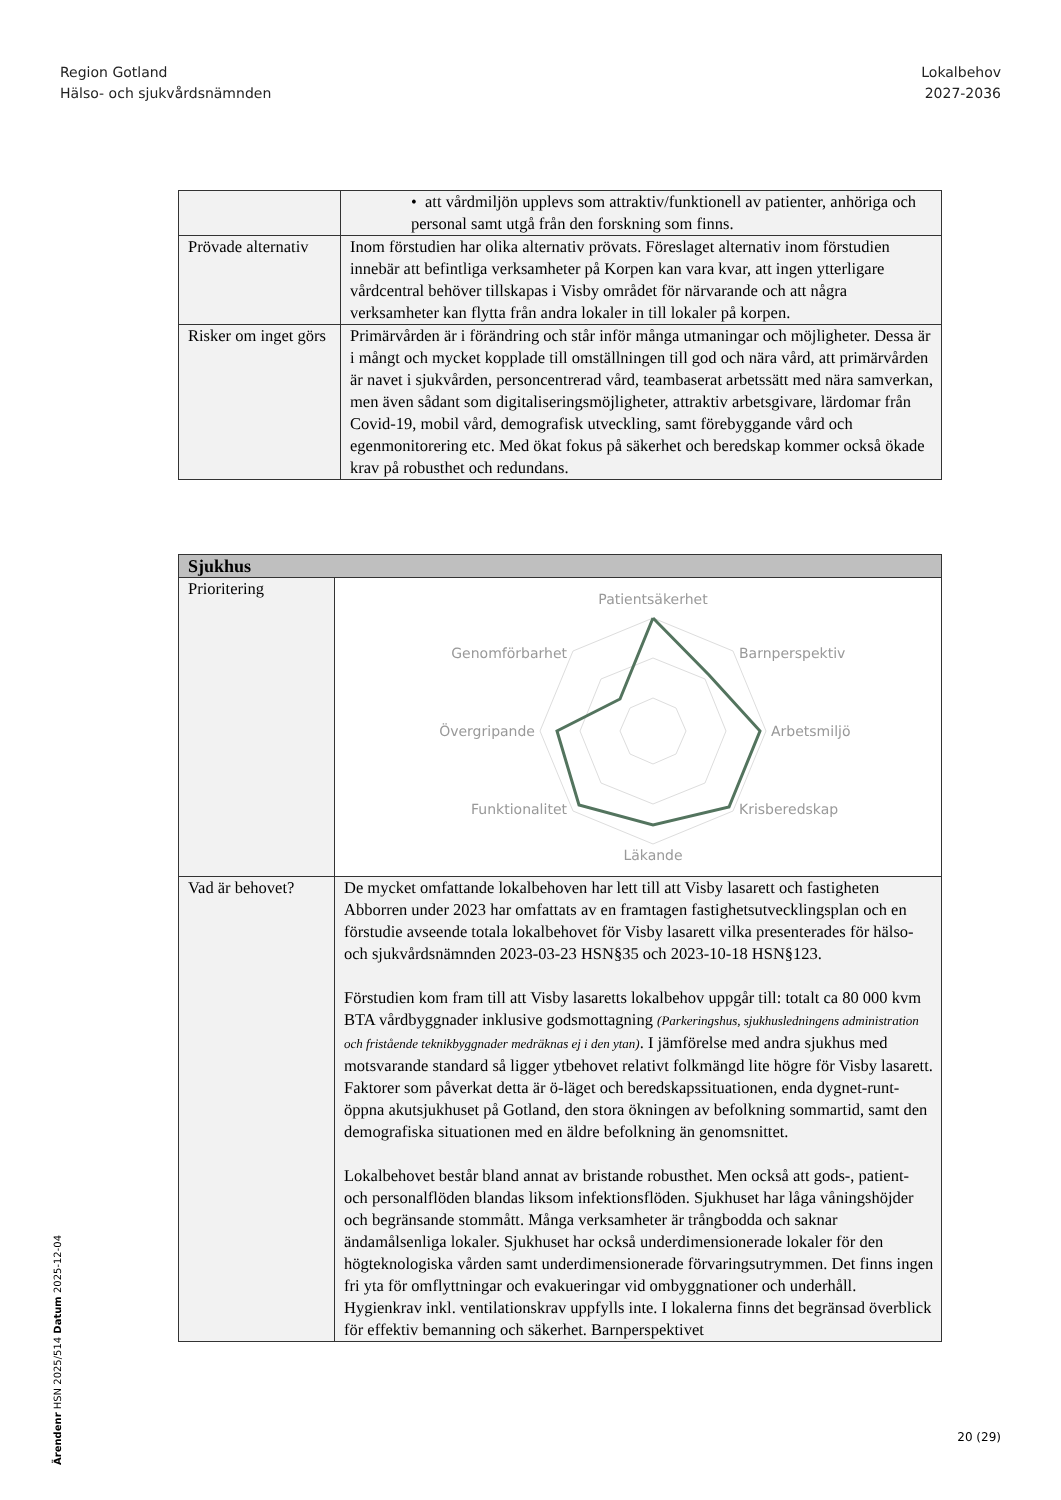Region Gotland
Hälso- och sjukvårdsnämnden
Lokalbehov
2027-2036
| | • att vårdmiljön upplevs som attraktiv/funktionell av patienter, anhöriga och personal samt utgå från den forskning som finns. |
| Prövade alternativ | Inom förstudien har olika alternativ prövats. Föreslaget alternativ inom förstudien innebär att befintliga verksamheter på Korpen kan vara kvar, att ingen ytterligare vårdcentral behöver tillskapas i Visby området för närvarande och att några verksamheter kan flytta från andra lokaler in till lokaler på korpen. |
| Risker om inget görs | Primärvården är i förändring och står inför många utmaningar och möjligheter. Dessa är i mångt och mycket kopplade till omställningen till god och nära vård, att primärvården är navet i sjukvården, personcentrerad vård, teambaserat arbetssätt med nära samverkan, men även sådant som digitaliseringsmöjligheter, attraktiv arbetsgivare, lärdomar från Covid-19, mobil vård, demografisk utveckling, samt förebyggande vård och egenmonitorering etc. Med ökat fokus på säkerhet och beredskap kommer också ökade krav på robusthet och redundans. |
| Sjukhus | |
| --- | --- |
| Prioritering | Patientsäkerhet Barnperspektiv Arbetsmiljö Krisberedskap Läkande Funktionalitet Övergripande Genomförbarhet |
| Vad är behovet? | De mycket omfattande lokalbehoven har lett till att Visby lasarett och fastigheten Abborren under 2023 har omfattats av en framtagen fastighetsutvecklingsplan och en förstudie avseende totala lokalbehovet för Visby lasarett vilka presenterades för hälso- och sjukvårdsnämnden 2023-03-23 HSN§35 och 2023-10-18 HSN§123. Förstudien kom fram till att Visby lasaretts lokalbehov uppgår till: totalt ca 80 000 kvm BTA vårdbyggnader inklusive godsmottagning (Parkeringshus, sjukhusledningens administration och fristående teknikbyggnader medräknas ej i den ytan) . I jämförelse med andra sjukhus med motsvarande standard så ligger ytbehovet relativt folkmängd lite högre för Visby lasarett. Faktorer som påverkat detta är ö-läget och beredskapssituationen, enda dygnet-runt-öppna akutsjukhuset på Gotland, den stora ökningen av befolkning sommartid, samt den demografiska situationen med en äldre befolkning än genomsnittet. Lokalbehovet består bland annat av bristande robusthet. Men också att gods-, patient- och personalflöden blandas liksom infektionsflöden. Sjukhuset har låga våningshöjder och begränsande stommått. Många verksamheter är trångbodda och saknar ändamålsenliga lokaler. Sjukhuset har också underdimensionerade lokaler för den högteknologiska vården samt underdimensionerade förvaringsutrymmen. Det finns ingen fri yta för omflyttningar och evakueringar vid ombyggnationer och underhåll. Hygienkrav inkl. ventilationskrav uppfylls inte. I lokalerna finns det begränsad överblick för effektiv bemanning och säkerhet. Barnperspektivet |
Ärendenr HSN 2025/514 Datum 2025-12-04
20 (29)